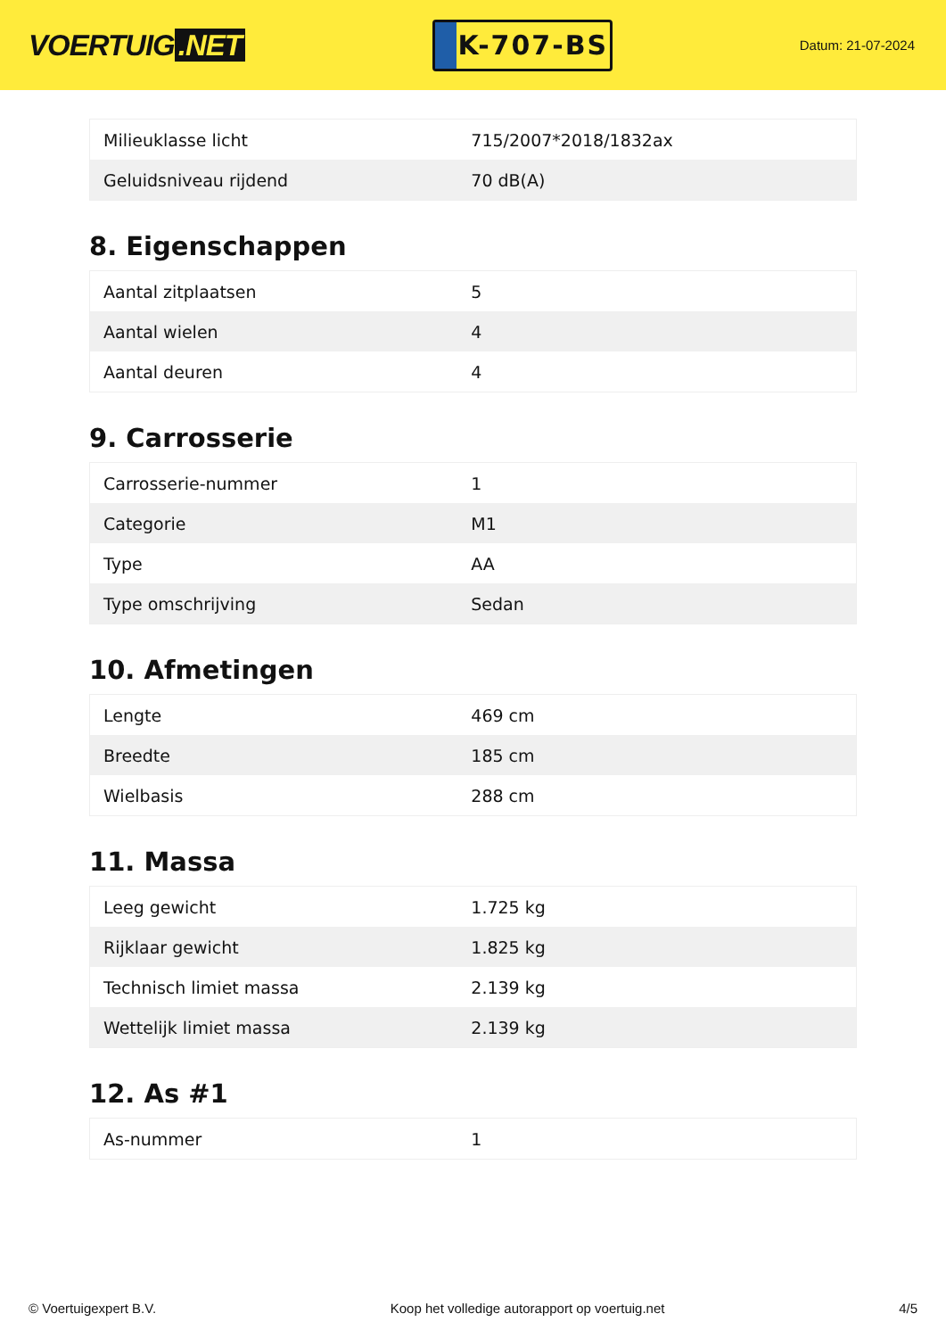VOERTUIG.NET
K-707-BS
Datum: 21-07-2024
| Milieuklasse licht | 715/2007*2018/1832ax |
| Geluidsniveau rijdend | 70 dB(A) |
8. Eigenschappen
| Aantal zitplaatsen | 5 |
| Aantal wielen | 4 |
| Aantal deuren | 4 |
9. Carrosserie
| Carrosserie-nummer | 1 |
| Categorie | M1 |
| Type | AA |
| Type omschrijving | Sedan |
10. Afmetingen
| Lengte | 469 cm |
| Breedte | 185 cm |
| Wielbasis | 288 cm |
11. Massa
| Leeg gewicht | 1.725 kg |
| Rijklaar gewicht | 1.825 kg |
| Technisch limiet massa | 2.139 kg |
| Wettelijk limiet massa | 2.139 kg |
12. As #1
| As-nummer | 1 |
© Voertuigexpert B.V. Koop het volledige autorapport op voertuig.net 4/5